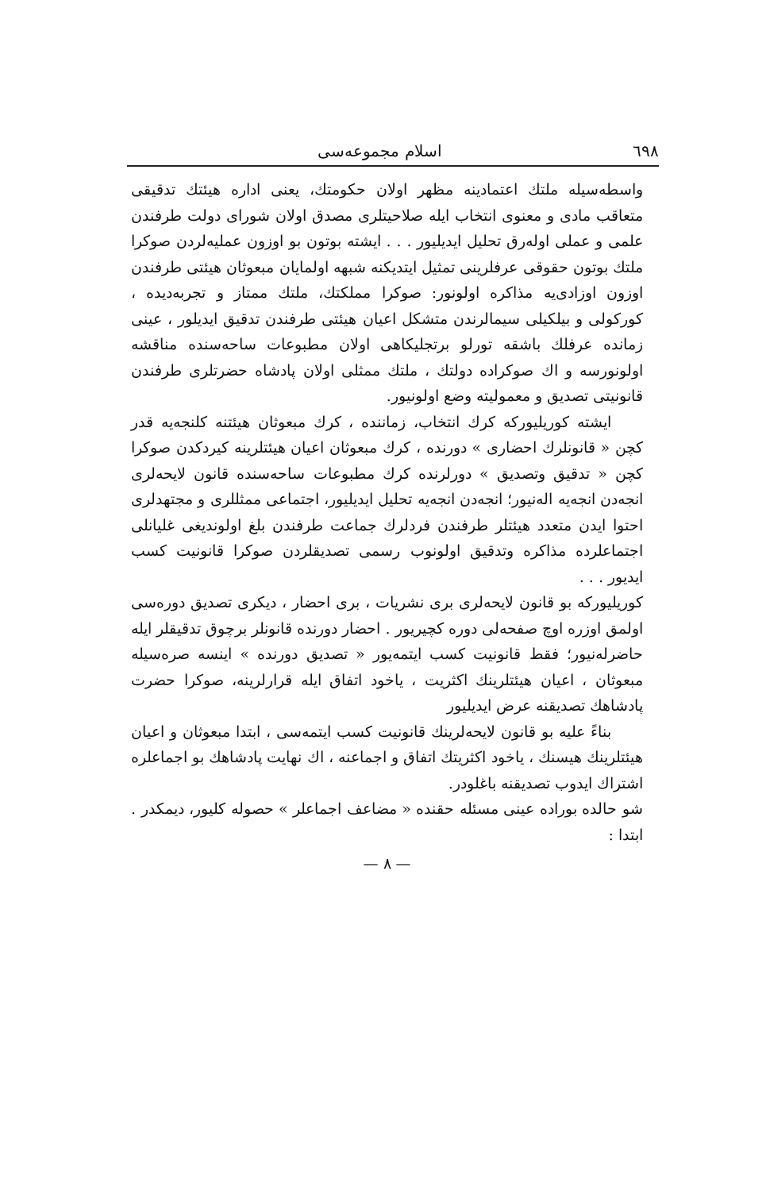٦٩٨ اسلام مجموعه‌سی
واسطه‌سیله ملتك اعتمادینه مظهر اولان حکومتك، یعنی اداره هیئتك تدقیقی متعاقب مادی و معنوی انتخاب ایله صلاحیتلری مصدق اولان شورای دولت طرفندن علمی و عملی اوله‌رق تحلیل ایدیلیور . . . ایشته بوتون بو اوزون عملیه‌لردن صوکرا ملتك بوتون حقوقی عرفلرینی تمثیل ایتدیکنه شبهه اولمایان مبعوثان هیئتی طرفندن اوزون اوزادی‌یه مذاکره اولونور: صوکرا مملکتك، ملتك ممتاز و تجربه‌دیده ، کورکولی و بیلکیلی سیمالرندن متشکل اعیان هیئتی طرفندن تدقیق ایدیلور ، عینی زمانده عرفلك باشقه تورلو برتجلیکاهی اولان مطبوعات ساحه‌سنده مناقشه اولونورسه و اك صوکراده دولتك ، ملتك ممثلی اولان پادشاه حضرتلری طرفندن قانونیتی تصدیق و معمولیته وضع اولونیور.
ایشته کوریلیورکه کرك انتخاب، زماننده ، کرك مبعوثان هیئتنه کلنجه‌یه قدر کچن « قانونلرك احضاری » دورنده ، کرك مبعوثان اعیان هیئتلرینه کیردکدن صوکرا کچن « تدقیق وتصدیق » دورلرنده کرك مطبوعات ساحه‌سنده قانون لایحه‌لری انجه‌دن انجه‌یه اله‌نیور؛ انجه‌دن انجه‌یه تحلیل ایدیلیور، اجتماعی ممثللری و مجتهدلری احتوا ایدن متعدد هیئتلر طرفندن فردلرك جماعت طرفندن بلغ اولوندیغی غلیانلی اجتماعلرده مذاکره وتدقیق اولونوب رسمی تصدیقلردن صوکرا قانونیت کسب ایدیور . . .
کوریلیورکه بو قانون لایحه‌لری بری نشریات ، بری احضار ، دیکری تصدیق دوره‌سی اولمق اوزره اوچ صفحه‌لی دوره کچیریور . احضار دورنده قانونلر برچوق تدقیقلر ایله حاضرله‌نیور؛ فقط قانونیت کسب ایتمه‌یور « تصدیق دورنده » اینسه صره‌سیله مبعوثان ، اعیان هیئتلرینك اکثریت ، یاخود اتفاق ایله قرارلرینه، صوکرا حضرت پادشاهك تصدیقنه عرض ایدیلیور
بناءً علیه بو قانون لایحه‌لرینك قانونیت کسب ایتمه‌سی ، ابتدا مبعوثان و اعیان هیئتلرینك هیسنك ، یاخود اکثریتك اتفاق و اجماعنه ، اك نهایت پادشاهك بو اجماعلره اشتراك ایدوب تصدیقنه باغلودر.
شو حالده بوراده عینی مسئله حقنده « مضاعف اجماعلر » حصوله کلیور، دیمکدر . ابتدا :
— ٨ —